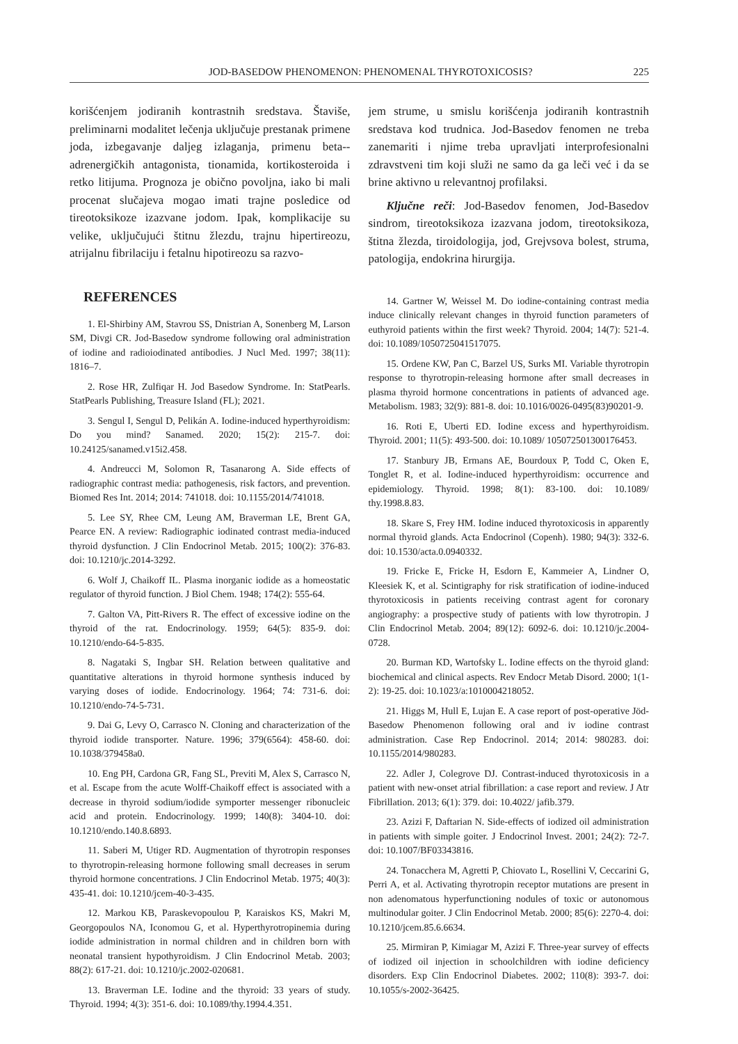JOD-BASEDOW PHENOMENON: PHENOMENAL THYROTOXICOSIS? 225
korišćenjem jodiranih kontrastnih sredstava. Štaviše, preliminarni modalitet lečenja uključuje prestanak primene joda, izbegavanje daljeg izlaganja, primenu beta--adrenergičkih antagonista, tionamida, kortikosteroida i retko litijuma. Prognoza je obično povoljna, iako bi mali procenat slučajeva mogao imati trajne posledice od tireotoksikoze izazvane jodom. Ipak, komplikacije su velike, uključujući štitnu žlezdu, trajnu hipertireozu, atrijalnu fibrilaciju i fetalnu hipotireozu sa razvo-
REFERENCES
1. El-Shirbiny AM, Stavrou SS, Dnistrian A, Sonenberg M, Larson SM, Divgi CR. Jod-Basedow syndrome following oral administration of iodine and radioiodinated antibodies. J Nucl Med. 1997; 38(11): 1816–7.
2. Rose HR, Zulfiqar H. Jod Basedow Syndrome. In: StatPearls. StatPearls Publishing, Treasure Island (FL); 2021.
3. Sengul I, Sengul D, Pelikán A. Iodine-induced hyperthyroidism: Do you mind? Sanamed. 2020; 15(2): 215-7. doi: 10.24125/sanamed.v15i2.458.
4. Andreucci M, Solomon R, Tasanarong A. Side effects of radiographic contrast media: pathogenesis, risk factors, and prevention. Biomed Res Int. 2014; 2014: 741018. doi: 10.1155/2014/741018.
5. Lee SY, Rhee CM, Leung AM, Braverman LE, Brent GA, Pearce EN. A review: Radiographic iodinated contrast media-induced thyroid dysfunction. J Clin Endocrinol Metab. 2015; 100(2): 376-83. doi: 10.1210/jc.2014-3292.
6. Wolf J, Chaikoff IL. Plasma inorganic iodide as a homeostatic regulator of thyroid function. J Biol Chem. 1948; 174(2): 555-64.
7. Galton VA, Pitt-Rivers R. The effect of excessive iodine on the thyroid of the rat. Endocrinology. 1959; 64(5): 835-9. doi: 10.1210/endo-64-5-835.
8. Nagataki S, Ingbar SH. Relation between qualitative and quantitative alterations in thyroid hormone synthesis induced by varying doses of iodide. Endocrinology. 1964; 74: 731-6. doi: 10.1210/endo-74-5-731.
9. Dai G, Levy O, Carrasco N. Cloning and characterization of the thyroid iodide transporter. Nature. 1996; 379(6564): 458-60. doi: 10.1038/379458a0.
10. Eng PH, Cardona GR, Fang SL, Previti M, Alex S, Carrasco N, et al. Escape from the acute Wolff-Chaikoff effect is associated with a decrease in thyroid sodium/iodide symporter messenger ribonucleic acid and protein. Endocrinology. 1999; 140(8): 3404-10. doi: 10.1210/endo.140.8.6893.
11. Saberi M, Utiger RD. Augmentation of thyrotropin responses to thyrotropin-releasing hormone following small decreases in serum thyroid hormone concentrations. J Clin Endocrinol Metab. 1975; 40(3): 435-41. doi: 10.1210/jcem-40-3-435.
12. Markou KB, Paraskevopoulou P, Karaiskos KS, Makri M, Georgopoulos NA, Iconomou G, et al. Hyperthyrotropinemia during iodide administration in normal children and in children born with neonatal transient hypothyroidism. J Clin Endocrinol Metab. 2003; 88(2): 617-21. doi: 10.1210/jc.2002-020681.
13. Braverman LE. Iodine and the thyroid: 33 years of study. Thyroid. 1994; 4(3): 351-6. doi: 10.1089/thy.1994.4.351.
jem strume, u smislu korišćenja jodiranih kontrastnih sredstava kod trudnica. Jod-Basedov fenomen ne treba zanemariti i njime treba upravljati interprofesionalni zdravstveni tim koji služi ne samo da ga leči već i da se brine aktivno u relevantnoj profilaksi.
Ključne reči: Jod-Basedov fenomen, Jod-Basedov sindrom, tireotoksikoza izazvana jodom, tireotoksikoza, štitna žlezda, tiroidologija, jod, Grejvsova bolest, struma, patologija, endokrina hirurgija.
14. Gartner W, Weissel M. Do iodine-containing contrast media induce clinically relevant changes in thyroid function parameters of euthyroid patients within the first week? Thyroid. 2004; 14(7): 521-4. doi: 10.1089/1050725041517075.
15. Ordene KW, Pan C, Barzel US, Surks MI. Variable thyrotropin response to thyrotropin-releasing hormone after small decreases in plasma thyroid hormone concentrations in patients of advanced age. Metabolism. 1983; 32(9): 881-8. doi: 10.1016/0026-0495(83)90201-9.
16. Roti E, Uberti ED. Iodine excess and hyperthyroidism. Thyroid. 2001; 11(5): 493-500. doi: 10.1089/ 105072501300176453.
17. Stanbury JB, Ermans AE, Bourdoux P, Todd C, Oken E, Tonglet R, et al. Iodine-induced hyperthyroidism: occurrence and epidemiology. Thyroid. 1998; 8(1): 83-100. doi: 10.1089/ thy.1998.8.83.
18. Skare S, Frey HM. Iodine induced thyrotoxicosis in apparently normal thyroid glands. Acta Endocrinol (Copenh). 1980; 94(3): 332-6. doi: 10.1530/acta.0.0940332.
19. Fricke E, Fricke H, Esdorn E, Kammeier A, Lindner O, Kleesiek K, et al. Scintigraphy for risk stratification of iodine-induced thyrotoxicosis in patients receiving contrast agent for coronary angiography: a prospective study of patients with low thyrotropin. J Clin Endocrinol Metab. 2004; 89(12): 6092-6. doi: 10.1210/jc.2004-0728.
20. Burman KD, Wartofsky L. Iodine effects on the thyroid gland: biochemical and clinical aspects. Rev Endocr Metab Disord. 2000; 1(1-2): 19-25. doi: 10.1023/a:1010004218052.
21. Higgs M, Hull E, Lujan E. A case report of post-operative Jöd-Basedow Phenomenon following oral and iv iodine contrast administration. Case Rep Endocrinol. 2014; 2014: 980283. doi: 10.1155/2014/980283.
22. Adler J, Colegrove DJ. Contrast-induced thyrotoxicosis in a patient with new-onset atrial fibrillation: a case report and review. J Atr Fibrillation. 2013; 6(1): 379. doi: 10.4022/ jafib.379.
23. Azizi F, Daftarian N. Side-effects of iodized oil administration in patients with simple goiter. J Endocrinol Invest. 2001; 24(2): 72-7. doi: 10.1007/BF03343816.
24. Tonacchera M, Agretti P, Chiovato L, Rosellini V, Ceccarini G, Perri A, et al. Activating thyrotropin receptor mutations are present in non adenomatous hyperfunctioning nodules of toxic or autonomous multinodular goiter. J Clin Endocrinol Metab. 2000; 85(6): 2270-4. doi: 10.1210/jcem.85.6.6634.
25. Mirmiran P, Kimiagar M, Azizi F. Three-year survey of effects of iodized oil injection in schoolchildren with iodine deficiency disorders. Exp Clin Endocrinol Diabetes. 2002; 110(8): 393-7. doi: 10.1055/s-2002-36425.